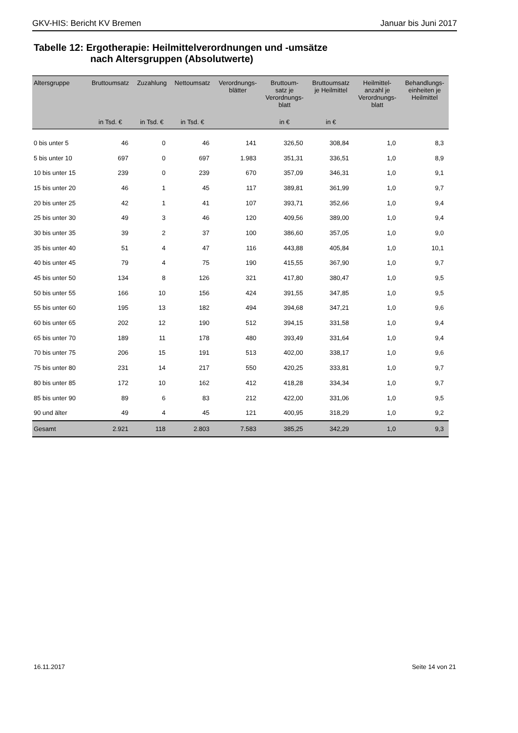GKV-HIS: Bericht KV Bremen Januar bis Juni 2017
Tabelle 12: Ergotherapie: Heilmittelverordnungen und -umsätze
nach Altersgruppen (Absolutwerte)
| Altersgruppe | Bruttoumsatz | Zuzahlung | Nettoumsatz | Verordnungs- blätter | Bruttoum- satz je Verordnungs- blatt | Bruttoumsatz je Heilmittel | Heilmittel- anzahl je Verordnungs- blatt | Behandlungs- einheiten je Heilmittel |
| --- | --- | --- | --- | --- | --- | --- | --- | --- |
| | in Tsd. € | in Tsd. € | in Tsd. € | | in € | in € | | |
| 0 bis unter 5 | 46 | 0 | 46 | 141 | 326,50 | 308,84 | 1,0 | 8,3 |
| 5 bis unter 10 | 697 | 0 | 697 | 1.983 | 351,31 | 336,51 | 1,0 | 8,9 |
| 10 bis unter 15 | 239 | 0 | 239 | 670 | 357,09 | 346,31 | 1,0 | 9,1 |
| 15 bis unter 20 | 46 | 1 | 45 | 117 | 389,81 | 361,99 | 1,0 | 9,7 |
| 20 bis unter 25 | 42 | 1 | 41 | 107 | 393,71 | 352,66 | 1,0 | 9,4 |
| 25 bis unter 30 | 49 | 3 | 46 | 120 | 409,56 | 389,00 | 1,0 | 9,4 |
| 30 bis unter 35 | 39 | 2 | 37 | 100 | 386,60 | 357,05 | 1,0 | 9,0 |
| 35 bis unter 40 | 51 | 4 | 47 | 116 | 443,88 | 405,84 | 1,0 | 10,1 |
| 40 bis unter 45 | 79 | 4 | 75 | 190 | 415,55 | 367,90 | 1,0 | 9,7 |
| 45 bis unter 50 | 134 | 8 | 126 | 321 | 417,80 | 380,47 | 1,0 | 9,5 |
| 50 bis unter 55 | 166 | 10 | 156 | 424 | 391,55 | 347,85 | 1,0 | 9,5 |
| 55 bis unter 60 | 195 | 13 | 182 | 494 | 394,68 | 347,21 | 1,0 | 9,6 |
| 60 bis unter 65 | 202 | 12 | 190 | 512 | 394,15 | 331,58 | 1,0 | 9,4 |
| 65 bis unter 70 | 189 | 11 | 178 | 480 | 393,49 | 331,64 | 1,0 | 9,4 |
| 70 bis unter 75 | 206 | 15 | 191 | 513 | 402,00 | 338,17 | 1,0 | 9,6 |
| 75 bis unter 80 | 231 | 14 | 217 | 550 | 420,25 | 333,81 | 1,0 | 9,7 |
| 80 bis unter 85 | 172 | 10 | 162 | 412 | 418,28 | 334,34 | 1,0 | 9,7 |
| 85 bis unter 90 | 89 | 6 | 83 | 212 | 422,00 | 331,06 | 1,0 | 9,5 |
| 90 und älter | 49 | 4 | 45 | 121 | 400,95 | 318,29 | 1,0 | 9,2 |
| Gesamt | 2.921 | 118 | 2.803 | 7.583 | 385,25 | 342,29 | 1,0 | 9,3 |
16.11.2017 Seite 14 von 21